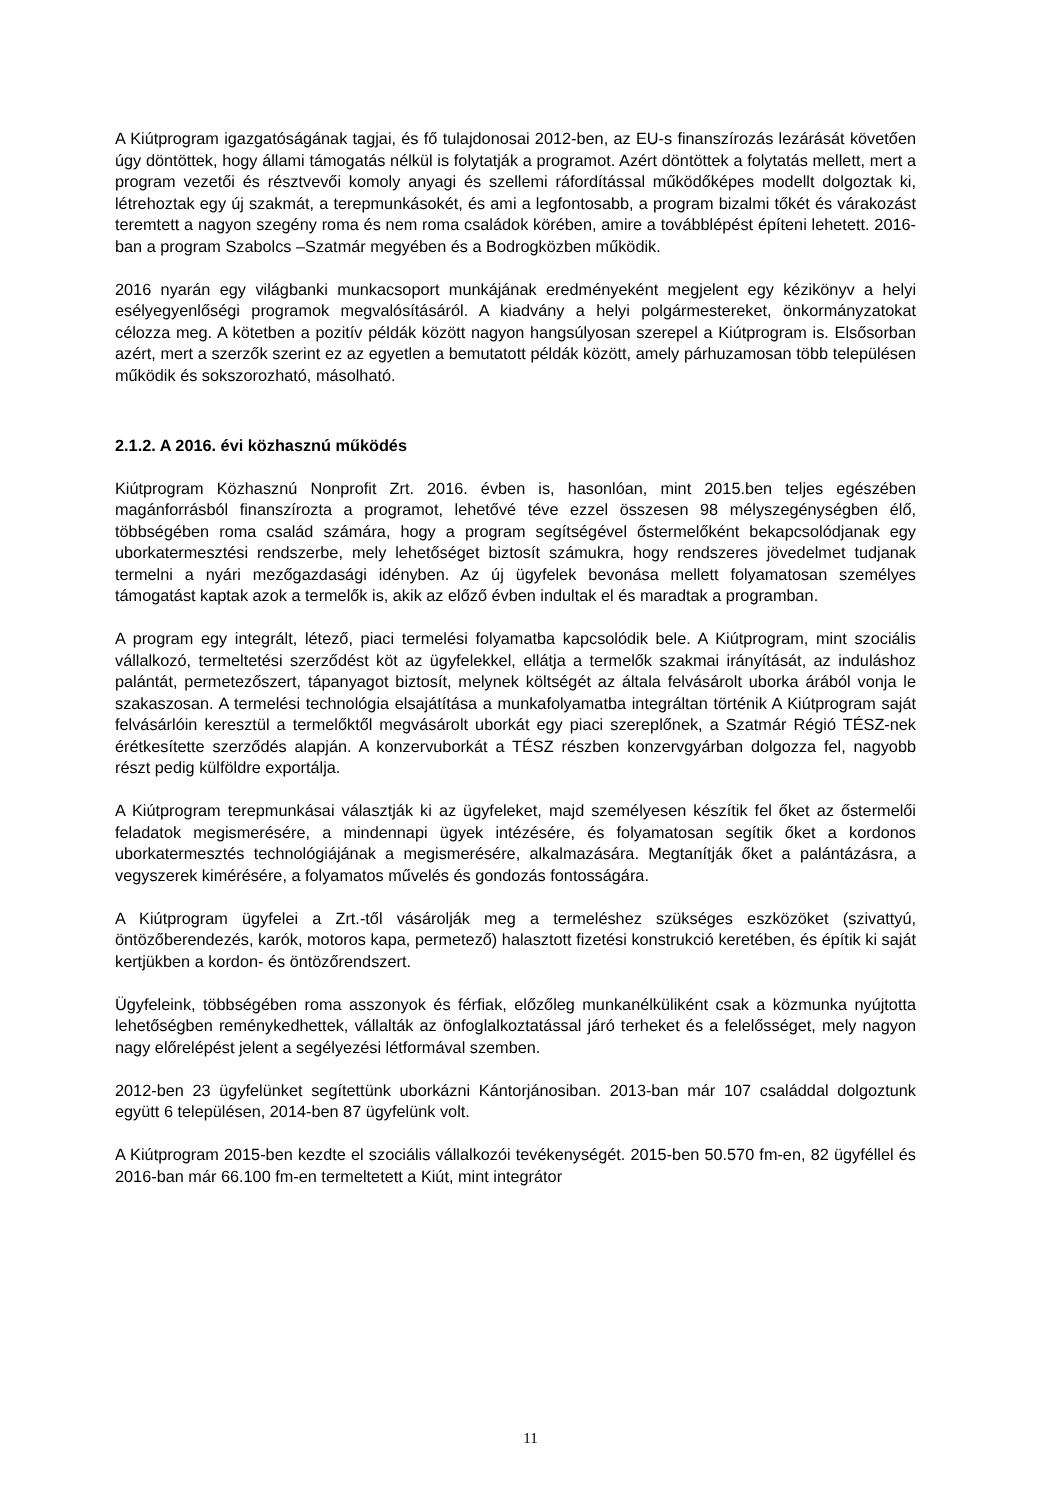A Kiútprogram igazgatóságának tagjai, és fő tulajdonosai 2012-ben, az EU-s finanszírozás lezárását követően úgy döntöttek, hogy állami támogatás nélkül is folytatják a programot. Azért döntöttek a folytatás mellett, mert a program vezetői és résztvevői komoly anyagi és szellemi ráfordítással működőképes modellt dolgoztak ki, létrehoztak egy új szakmát, a terepmunkásokét, és ami a legfontosabb, a program bizalmi tőkét és várakozást teremtett a nagyon szegény roma és nem roma családok körében, amire a továbblépést építeni lehetett. 2016-ban a program Szabolcs –Szatmár megyében és a Bodrogközben működik.
2016 nyarán egy világbanki munkacsoport munkájának eredményeként megjelent egy kézikönyv a helyi esélyegyenlőségi programok megvalósításáról. A kiadvány a helyi polgármestereket, önkormányzatokat célozza meg. A kötetben a pozitív példák között nagyon hangsúlyosan szerepel a Kiútprogram is. Elsősorban azért, mert a szerzők szerint ez az egyetlen a bemutatott példák között, amely párhuzamosan több településen működik és sokszorozható, másolható.
2.1.2. A 2016. évi közhasznú működés
Kiútprogram Közhasznú Nonprofit Zrt. 2016. évben is, hasonlóan, mint 2015.ben teljes egészében magánforrásból finanszírozta a programot, lehetővé téve ezzel összesen 98 mélyszegénységben élő, többségében roma család számára, hogy a program segítségével őstermelőként bekapcsolódjanak egy uborkatermesztési rendszerbe, mely lehetőséget biztosít számukra, hogy rendszeres jövedelmet tudjanak termelni a nyári mezőgazdasági idényben. Az új ügyfelek bevonása mellett folyamatosan személyes támogatást kaptak azok a termelők is, akik az előző évben indultak el és maradtak a programban.
A program egy integrált, létező, piaci termelési folyamatba kapcsolódik bele. A Kiútprogram, mint szociális vállalkozó, termeltetési szerződést köt az ügyfelekkel, ellátja a termelők szakmai irányítását, az induláshoz palántát, permetezőszert, tápanyagot biztosít, melynek költségét az általa felvásárolt uborka árából vonja le szakaszosan. A termelési technológia elsajátítása a munkafolyamatba integráltan történik A Kiútprogram saját felvásárlóin keresztül a termelőktől megvásárolt uborkát egy piaci szereplőnek, a Szatmár Régió TÉSZ-nek érétkesítette szerződés alapján. A konzervuborkát a TÉSZ részben konzervgyárban dolgozza fel, nagyobb részt pedig külföldre exportálja.
A Kiútprogram terepmunkásai választják ki az ügyfeleket, majd személyesen készítik fel őket az őstermelői feladatok megismerésére, a mindennapi ügyek intézésére, és folyamatosan segítik őket a kordonos uborkatermesztés technológiájának a megismerésére, alkalmazására. Megtanítják őket a palántázásra, a vegyszerek kimérésére, a folyamatos művelés és gondozás fontosságára.
A Kiútprogram ügyfelei a Zrt.-től vásárolják meg a termeléshez szükséges eszközöket (szivattyú, öntözőberendezés, karók, motoros kapa, permetező) halasztott fizetési konstrukció keretében, és építik ki saját kertjükben a kordon- és öntözőrendszert.
Ügyfeleink, többségében roma asszonyok és férfiak, előzőleg munkanélküliként csak a közmunka nyújtotta lehetőségben reménykedhettek, vállalták az önfoglalkoztatással járó terheket és a felelősséget, mely nagyon nagy előrelépést jelent a segélyezési létformával szemben.
2012-ben 23 ügyfelünket segítettünk uborkázni Kántorjánosiban. 2013-ban már 107 családdal dolgoztunk együtt 6 településen, 2014-ben 87 ügyfelünk volt.
A Kiútprogram 2015-ben kezdte el szociális vállalkozói tevékenységét. 2015-ben 50.570 fm-en, 82 ügyféllel és 2016-ban már 66.100 fm-en termeltetett a Kiút, mint integrátor
11